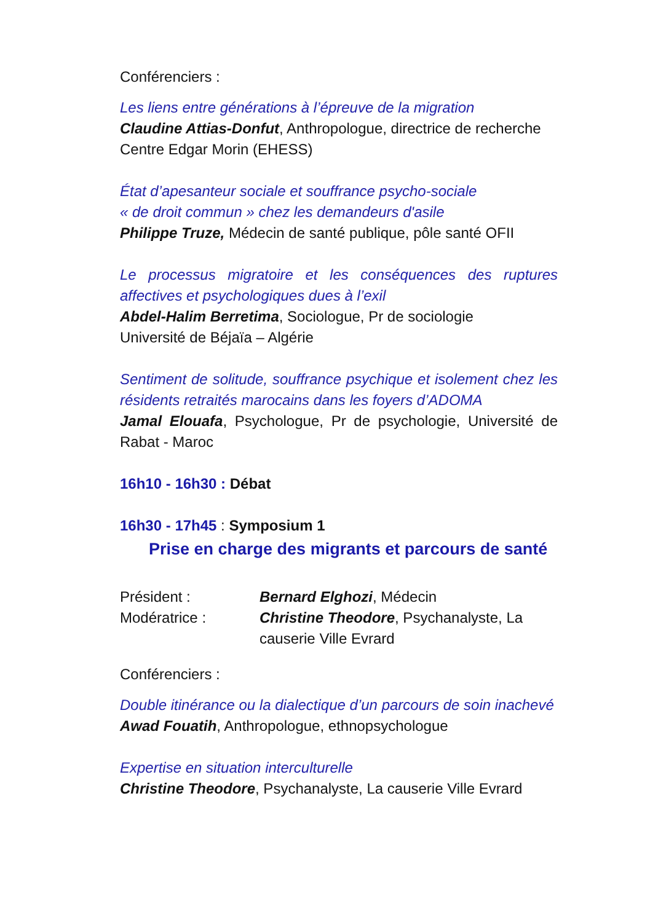Conférenciers :
Les liens entre générations à l’épreuve de la migration
Claudine Attias-Donfut, Anthropologue, directrice de recherche Centre Edgar Morin (EHESS)
État d’apesanteur sociale et souffrance psycho-sociale
« de droit commun » chez les demandeurs d'asile
Philippe Truze, Médecin de santé publique, pôle santé OFII
Le processus migratoire et les conséquences des ruptures affectives et psychologiques dues à l’exil
Abdel-Halim Berretima, Sociologue, Pr de sociologie
Université de Béjaïa – Algérie
Sentiment de solitude, souffrance psychique et isolement chez les résidents retraités marocains dans les foyers d’ADOMA
Jamal Elouafa, Psychologue, Pr de psychologie, Université de Rabat - Maroc
16h10 - 16h30 : Débat
16h30 - 17h45 : Symposium 1
Prise en charge des migrants et parcours de santé
| Président : | Bernard Elghozi , Médecin |
| Modératrice : | Christine Theodore , Psychanalyste, La causerie Ville Evrard |
Conférenciers :
Double itinérance ou la dialectique d’un parcours de soin inachevé
Awad Fouatih, Anthropologue, ethnopsychologue
Expertise en situation interculturelle
Christine Theodore, Psychanalyste, La causerie Ville Evrard